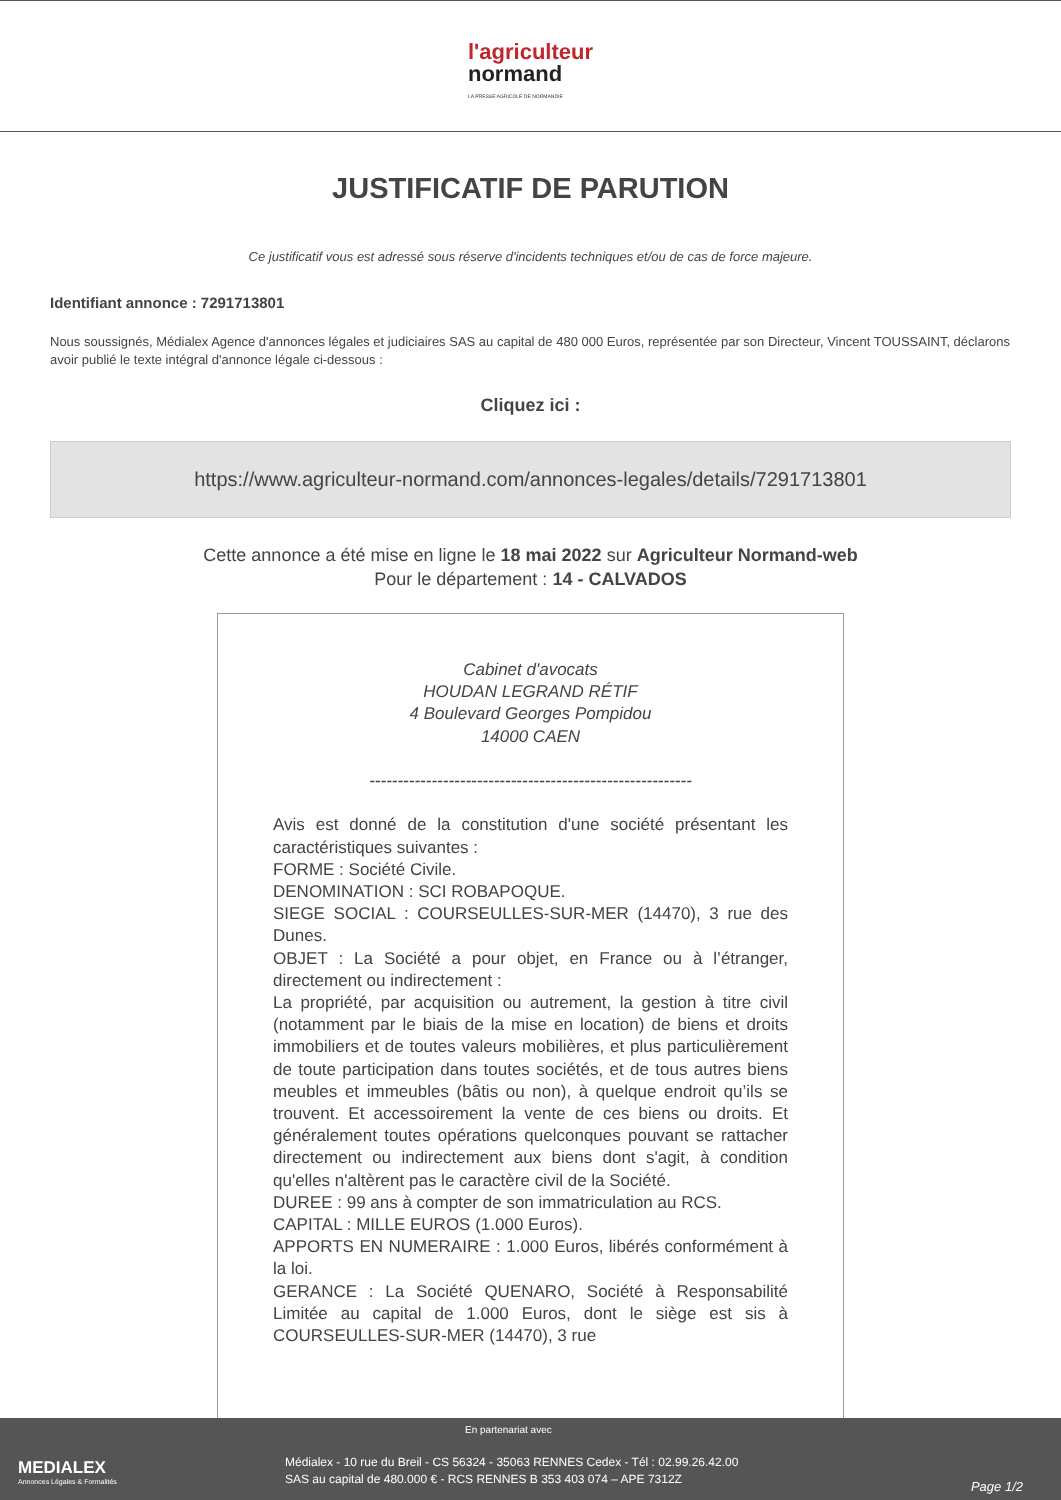l'agriculteur
normand
LA PRESSE AGRICOLE DE NORMANDIE
JUSTIFICATIF DE PARUTION
Ce justificatif vous est adressé sous réserve d'incidents techniques et/ou de cas de force majeure.
Identifiant annonce : 7291713801
Nous soussignés, Médialex Agence d'annonces légales et judiciaires SAS au capital de 480 000 Euros, représentée par son Directeur, Vincent TOUSSAINT, déclarons avoir publié le texte intégral d'annonce légale ci-dessous :
Cliquez ici :
https://www.agriculteur-normand.com/annonces-legales/details/7291713801
Cette annonce a été mise en ligne le 18 mai 2022 sur Agriculteur Normand-web
Pour le département : 14 - CALVADOS
Cabinet d'avocats
HOUDAN LEGRAND RÉTIF
4 Boulevard Georges Pompidou
14000 CAEN
---------------------------------------------------------
Avis est donné de la constitution d'une société présentant les caractéristiques suivantes :
FORME : Société Civile.
DENOMINATION : SCI ROBAPOQUE.
SIEGE SOCIAL : COURSEULLES-SUR-MER (14470), 3 rue des Dunes.
OBJET : La Société a pour objet, en France ou à l’étranger, directement ou indirectement :
La propriété, par acquisition ou autrement, la gestion à titre civil (notamment par le biais de la mise en location) de biens et droits immobiliers et de toutes valeurs mobilières, et plus particulièrement de toute participation dans toutes sociétés, et de tous autres biens meubles et immeubles (bâtis ou non), à quelque endroit qu’ils se trouvent. Et accessoirement la vente de ces biens ou droits. Et généralement toutes opérations quelconques pouvant se rattacher directement ou indirectement aux biens dont s'agit, à condition qu'elles n'altèrent pas le caractère civil de la Société.
DUREE : 99 ans à compter de son immatriculation au RCS.
CAPITAL : MILLE EUROS (1.000 Euros).
APPORTS EN NUMERAIRE : 1.000 Euros, libérés conformément à la loi.
GERANCE : La Société QUENARO, Société à Responsabilité Limitée au capital de 1.000 Euros, dont le siège est sis à COURSEULLES-SUR-MER (14470), 3 rue
En partenariat avec
MEDIALEX
Annonces Légales & Formalités
Médialex - 10 rue du Breil - CS 56324 - 35063 RENNES Cedex - Tél : 02.99.26.42.00
SAS au capital de 480.000 € - RCS RENNES B 353 403 074 – APE 7312Z
Page 1/2